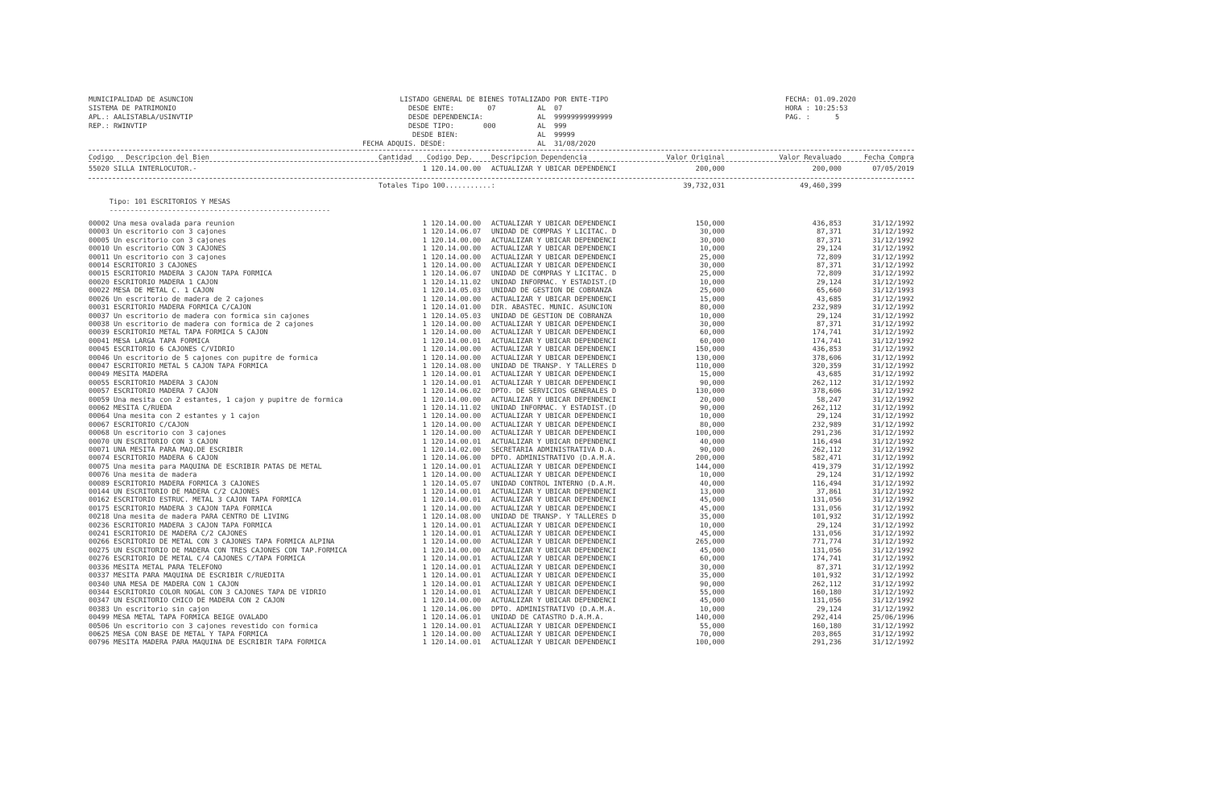MUNICIPALIDAD DE ASUNCION SISTEMA DE PATRIMONIO APL.: AALISTABLA/USINVTIP REP.: RWINVTIP
LISTADO GENERAL DE BIENES TOTALIZADO POR ENTE-TIPO DESDE ENTE: 07 AL 07 DESDE DEPENDENCIA: AL 99999999999999 DESDE TIPO: 000 AL 999 DESDE BIEN: AL 99999 FECHA ADQUIS. DESDE: AL 31/08/2020
FECHA: 01.09.2020 HORA : 10:25:53 PAG. : 5
| Codigo Descripcion del Bien | Cantidad | Codigo Dep. | Descripcion Dependencia | Valor Original | Valor Revaluado | Fecha Compra |
| --- | --- | --- | --- | --- | --- | --- |
| 55020 SILLA INTERLOCUTOR.- | 1 | 120.14.00.00 | ACTUALIZAR Y UBICAR DEPENDENCI | 200,000 | 200,000 | 07/05/2019 |
| | Totales Tipo 100...........: | | | 39,732,031 | 49,460,399 | |
| Tipo: 101 ESCRITORIOS Y MESAS | | | | | | |
| ----------------------------------------------------- | | | | | | |
| 00002 Una mesa ovalada para reunion | 1 | 120.14.00.00 | ACTUALIZAR Y UBICAR DEPENDENCI | 150,000 | 436,853 | 31/12/1992 |
| 00003 Un escritorio con 3 cajones | 1 | 120.14.06.07 | UNIDAD DE COMPRAS Y LICITAC. D | 30,000 | 87,371 | 31/12/1992 |
| 00005 Un escritorio con 3 cajones | 1 | 120.14.00.00 | ACTUALIZAR Y UBICAR DEPENDENCI | 30,000 | 87,371 | 31/12/1992 |
| 00010 Un escritorio CON 3 CAJONES | 1 | 120.14.00.00 | ACTUALIZAR Y UBICAR DEPENDENCI | 10,000 | 29,124 | 31/12/1992 |
| 00011 Un escritorio con 3 cajones | 1 | 120.14.00.00 | ACTUALIZAR Y UBICAR DEPENDENCI | 25,000 | 72,809 | 31/12/1992 |
| 00014 ESCRITORIO 3 CAJONES | 1 | 120.14.00.00 | ACTUALIZAR Y UBICAR DEPENDENCI | 30,000 | 87,371 | 31/12/1992 |
| 00015 ESCRITORIO MADERA 3 CAJON TAPA FORMICA | 1 | 120.14.06.07 | UNIDAD DE COMPRAS Y LICITAC. D | 25,000 | 72,809 | 31/12/1992 |
| 00020 ESCRITORIO MADERA 1 CAJON | 1 | 120.14.11.02 | UNIDAD INFORMAC. Y ESTADIST.(D | 10,000 | 29,124 | 31/12/1992 |
| 00022 MESA DE METAL C. 1 CAJON | 1 | 120.14.05.03 | UNIDAD DE GESTION DE COBRANZA | 25,000 | 65,660 | 31/12/1993 |
| 00026 Un escritorio de madera de 2 cajones | 1 | 120.14.00.00 | ACTUALIZAR Y UBICAR DEPENDENCI | 15,000 | 43,685 | 31/12/1992 |
| 00031 ESCRITORIO MADERA FORMICA C/CAJON | 1 | 120.14.01.00 | DIR. ABASTEC. MUNIC. ASUNCION | 80,000 | 232,989 | 31/12/1992 |
| 00037 Un escritorio de madera con formica sin cajones | 1 | 120.14.05.03 | UNIDAD DE GESTION DE COBRANZA | 10,000 | 29,124 | 31/12/1992 |
| 00038 Un escritorio de madera con formica de 2 cajones | 1 | 120.14.00.00 | ACTUALIZAR Y UBICAR DEPENDENCI | 30,000 | 87,371 | 31/12/1992 |
| 00039 ESCRITORIO METAL TAPA FORMICA 5 CAJON | 1 | 120.14.00.00 | ACTUALIZAR Y UBICAR DEPENDENCI | 60,000 | 174,741 | 31/12/1992 |
| 00041 MESA LARGA TAPA FORMICA | 1 | 120.14.00.01 | ACTUALIZAR Y UBICAR DEPENDENCI | 60,000 | 174,741 | 31/12/1992 |
| 00045 ESCRITORIO 6 CAJONES C/VIDRIO | 1 | 120.14.00.00 | ACTUALIZAR Y UBICAR DEPENDENCI | 150,000 | 436,853 | 31/12/1992 |
| 00046 Un escritorio de 5 cajones con pupitre de formica | 1 | 120.14.00.00 | ACTUALIZAR Y UBICAR DEPENDENCI | 130,000 | 378,606 | 31/12/1992 |
| 00047 ESCRITORIO METAL 5 CAJON TAPA FORMICA | 1 | 120.14.08.00 | UNIDAD DE TRANSP. Y TALLERES D | 110,000 | 320,359 | 31/12/1992 |
| 00049 MESITA MADERA | 1 | 120.14.00.01 | ACTUALIZAR Y UBICAR DEPENDENCI | 15,000 | 43,685 | 31/12/1992 |
| 00055 ESCRITORIO MADERA 3 CAJON | 1 | 120.14.00.01 | ACTUALIZAR Y UBICAR DEPENDENCI | 90,000 | 262,112 | 31/12/1992 |
| 00057 ESCRITORIO MADERA 7 CAJON | 1 | 120.14.06.02 | DPTO. DE SERVICIOS GENERALES D | 130,000 | 378,606 | 31/12/1992 |
| 00059 Una mesita con 2 estantes, 1 cajon y pupitre de formica | 1 | 120.14.00.00 | ACTUALIZAR Y UBICAR DEPENDENCI | 20,000 | 58,247 | 31/12/1992 |
| 00062 MESITA C/RUEDA | 1 | 120.14.11.02 | UNIDAD INFORMAC. Y ESTADIST.(D | 90,000 | 262,112 | 31/12/1992 |
| 00064 Una mesita con 2 estantes y 1 cajon | 1 | 120.14.00.00 | ACTUALIZAR Y UBICAR DEPENDENCI | 10,000 | 29,124 | 31/12/1992 |
| 00067 ESCRITORIO C/CAJON | 1 | 120.14.00.00 | ACTUALIZAR Y UBICAR DEPENDENCI | 80,000 | 232,989 | 31/12/1992 |
| 00068 Un escritorio con 3 cajones | 1 | 120.14.00.00 | ACTUALIZAR Y UBICAR DEPENDENCI | 100,000 | 291,236 | 31/12/1992 |
| 00070 UN ESCRITORIO CON 3 CAJON | 1 | 120.14.00.01 | ACTUALIZAR Y UBICAR DEPENDENCI | 40,000 | 116,494 | 31/12/1992 |
| 00071 UNA MESITA PARA MAQ.DE ESCRIBIR | 1 | 120.14.02.00 | SECRETARIA ADMINISTRATIVA D.A. | 90,000 | 262,112 | 31/12/1992 |
| 00074 ESCRITORIO MADERA 6 CAJON | 1 | 120.14.06.00 | DPTO. ADMINISTRATIVO (D.A.M.A. | 200,000 | 582,471 | 31/12/1992 |
| 00075 Una mesita para MAQUINA DE ESCRIBIR PATAS DE METAL | 1 | 120.14.00.01 | ACTUALIZAR Y UBICAR DEPENDENCI | 144,000 | 419,379 | 31/12/1992 |
| 00076 Una mesita de madera | 1 | 120.14.00.00 | ACTUALIZAR Y UBICAR DEPENDENCI | 10,000 | 29,124 | 31/12/1992 |
| 00089 ESCRITORIO MADERA FORMICA 3 CAJONES | 1 | 120.14.05.07 | UNIDAD CONTROL INTERNO (D.A.M. | 40,000 | 116,494 | 31/12/1992 |
| 00144 UN ESCRITORIO DE MADERA C/2 CAJONES | 1 | 120.14.00.01 | ACTUALIZAR Y UBICAR DEPENDENCI | 13,000 | 37,861 | 31/12/1992 |
| 00162 ESCRITORIO ESTRUC. METAL 3 CAJON TAPA FORMICA | 1 | 120.14.00.01 | ACTUALIZAR Y UBICAR DEPENDENCI | 45,000 | 131,056 | 31/12/1992 |
| 00175 ESCRITORIO MADERA 3 CAJON TAPA FORMICA | 1 | 120.14.00.00 | ACTUALIZAR Y UBICAR DEPENDENCI | 45,000 | 131,056 | 31/12/1992 |
| 00218 Una mesita de madera PARA CENTRO DE LIVING | 1 | 120.14.08.00 | UNIDAD DE TRANSP. Y TALLERES D | 35,000 | 101,932 | 31/12/1992 |
| 00236 ESCRITORIO MADERA 3 CAJON TAPA FORMICA | 1 | 120.14.00.01 | ACTUALIZAR Y UBICAR DEPENDENCI | 10,000 | 29,124 | 31/12/1992 |
| 00241 ESCRITORIO DE MADERA C/2 CAJONES | 1 | 120.14.00.01 | ACTUALIZAR Y UBICAR DEPENDENCI | 45,000 | 131,056 | 31/12/1992 |
| 00266 ESCRITORIO DE METAL CON 3 CAJONES TAPA FORMICA ALPINA | 1 | 120.14.00.00 | ACTUALIZAR Y UBICAR DEPENDENCI | 265,000 | 771,774 | 31/12/1992 |
| 00275 UN ESCRITORIO DE MADERA CON TRES CAJONES CON TAP.FORMICA | 1 | 120.14.00.00 | ACTUALIZAR Y UBICAR DEPENDENCI | 45,000 | 131,056 | 31/12/1992 |
| 00276 ESCRITORIO DE METAL C/4 CAJONES C/TAPA FORMICA | 1 | 120.14.00.01 | ACTUALIZAR Y UBICAR DEPENDENCI | 60,000 | 174,741 | 31/12/1992 |
| 00336 MESITA METAL PARA TELEFONO | 1 | 120.14.00.01 | ACTUALIZAR Y UBICAR DEPENDENCI | 30,000 | 87,371 | 31/12/1992 |
| 00337 MESITA PARA MAQUINA DE ESCRIBIR C/RUEDITA | 1 | 120.14.00.01 | ACTUALIZAR Y UBICAR DEPENDENCI | 35,000 | 101,932 | 31/12/1992 |
| 00340 UNA MESA DE MADERA CON 1 CAJON | 1 | 120.14.00.01 | ACTUALIZAR Y UBICAR DEPENDENCI | 90,000 | 262,112 | 31/12/1992 |
| 00344 ESCRITORIO COLOR NOGAL CON 3 CAJONES TAPA DE VIDRIO | 1 | 120.14.00.01 | ACTUALIZAR Y UBICAR DEPENDENCI | 55,000 | 160,180 | 31/12/1992 |
| 00347 UN ESCRITORIO CHICO DE MADERA CON 2 CAJON | 1 | 120.14.00.00 | ACTUALIZAR Y UBICAR DEPENDENCI | 45,000 | 131,056 | 31/12/1992 |
| 00383 Un escritorio sin cajon | 1 | 120.14.06.00 | DPTO. ADMINISTRATIVO (D.A.M.A. | 10,000 | 29,124 | 31/12/1992 |
| 00499 MESA METAL TAPA FORMICA BEIGE OVALADO | 1 | 120.14.06.01 | UNIDAD DE CATASTRO D.A.M.A. | 140,000 | 292,414 | 25/06/1996 |
| 00506 Un escritorio con 3 cajones revestido con formica | 1 | 120.14.00.01 | ACTUALIZAR Y UBICAR DEPENDENCI | 55,000 | 160,180 | 31/12/1992 |
| 00625 MESA CON BASE DE METAL Y TAPA FORMICA | 1 | 120.14.00.00 | ACTUALIZAR Y UBICAR DEPENDENCI | 70,000 | 203,865 | 31/12/1992 |
| 00796 MESITA MADERA PARA MAQUINA DE ESCRIBIR TAPA FORMICA | 1 | 120.14.00.01 | ACTUALIZAR Y UBICAR DEPENDENCI | 100,000 | 291,236 | 31/12/1992 |